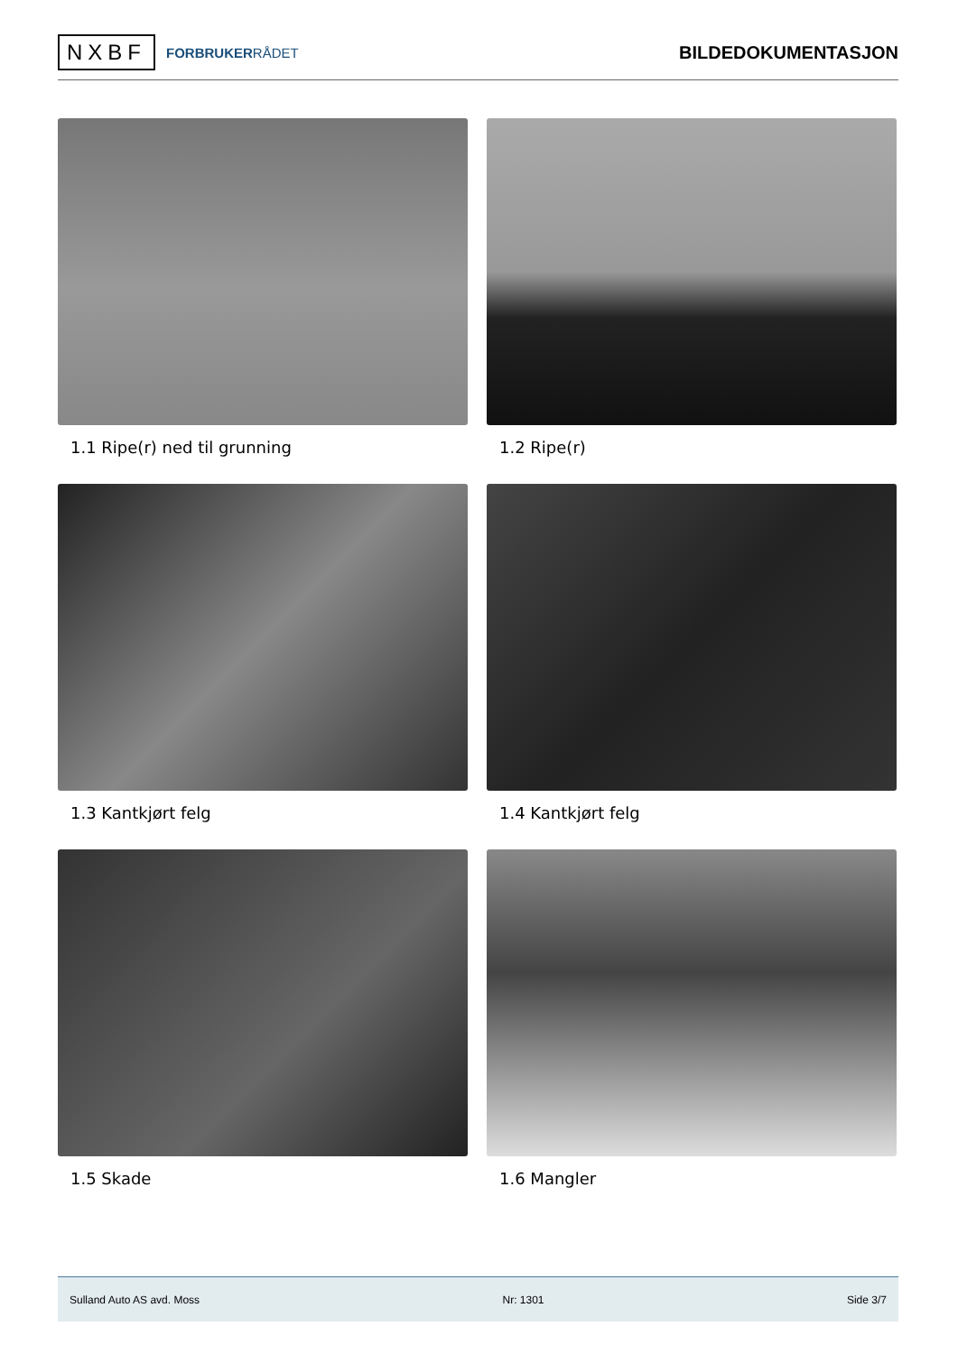NXBF
FORBRUKERRÅDET
BILDEDOKUMENTASJON
1.1 Ripe(r) ned til grunning
1.2 Ripe(r)
1.3 Kantkjørt felg
1.4 Kantkjørt felg
1.5 Skade
1.6 Mangler
Sulland Auto AS avd. Moss Nr: 1301 Side 3/7